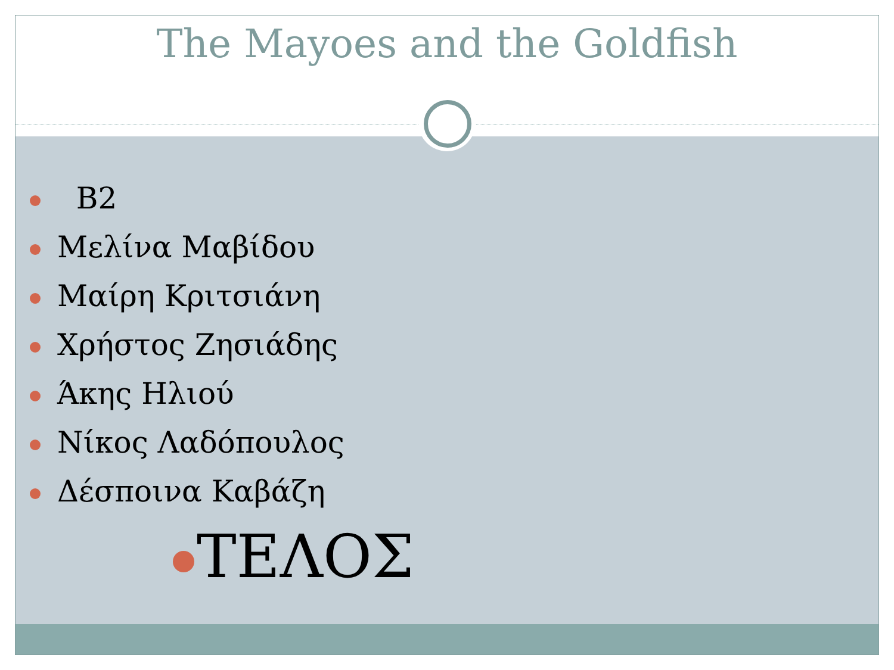The Mayoes and the Goldfish
B2
Μελίνα Μαβίδου
Μαίρη Κριτσιάνη
Χρήστος Ζησιάδης
Άκης Ηλιού
Νίκος Λαδόπουλος
Δέσποινα Καβάζη
ΤΕΛΟΣ